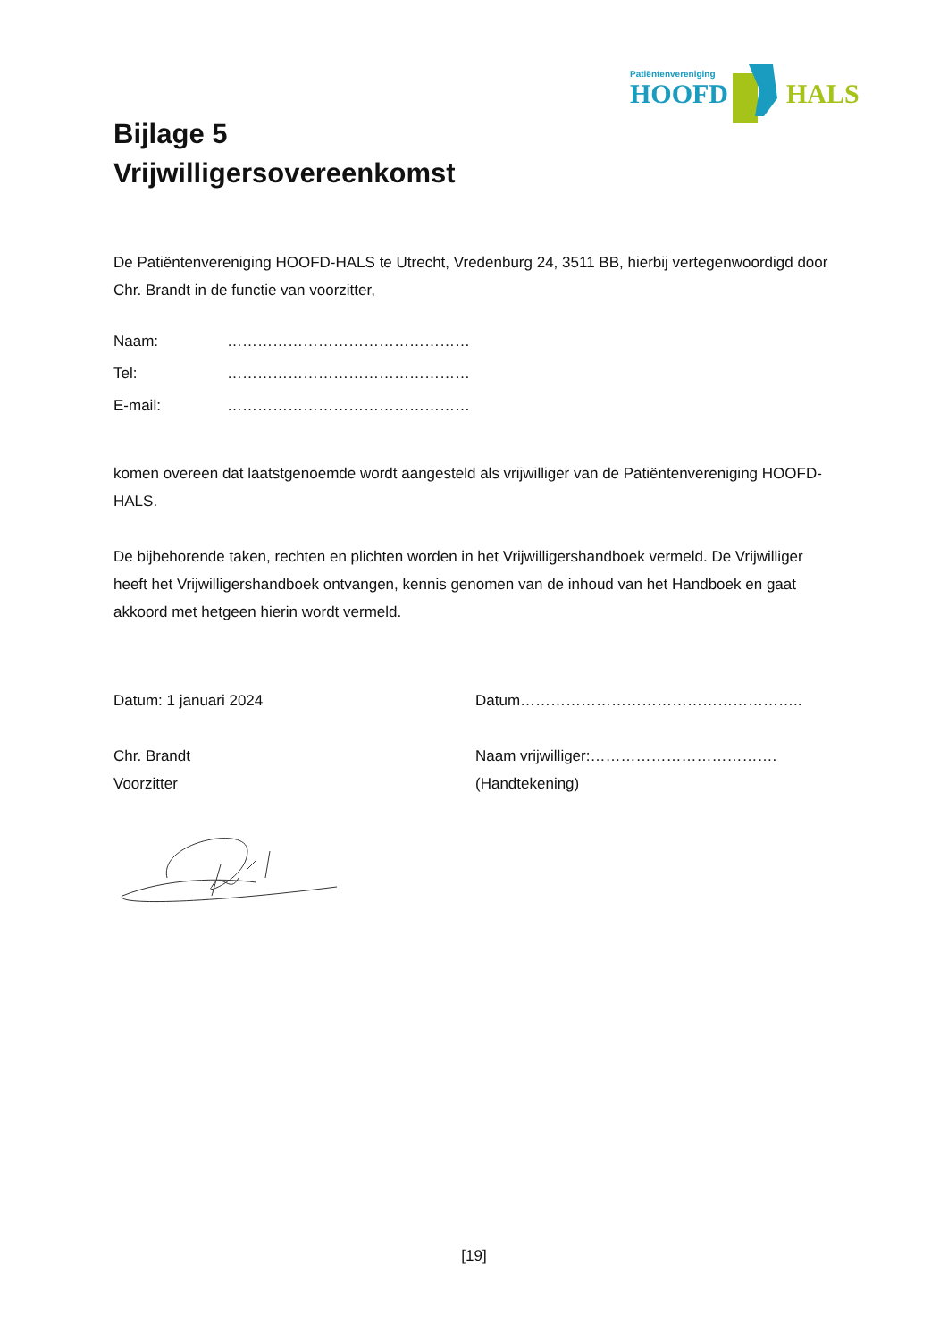Patiëntenvereniging
HOOFD
HALS
Bijlage 5
Vrijwilligersovereenkomst
De Patiëntenvereniging HOOFD-HALS te Utrecht, Vredenburg 24, 3511 BB, hierbij vertegenwoordigd door Chr. Brandt in de functie van voorzitter,
Naam: …………………………………………
Tel: …………………………………………
E-mail: …………………………………………
komen overeen dat laatstgenoemde wordt aangesteld als vrijwilliger van de Patiëntenvereniging HOOFD-HALS.
De bijbehorende taken, rechten en plichten worden in het Vrijwilligershandboek vermeld. De Vrijwilliger heeft het Vrijwilligershandboek ontvangen, kennis genomen van de inhoud van het Handboek en gaat akkoord met hetgeen hierin wordt vermeld.
Datum: 1 januari 2024
Chr. Brandt
Voorzitter
Datum………………………………………………..
Naam vrijwilliger:……………………………….
(Handtekening)
[19]